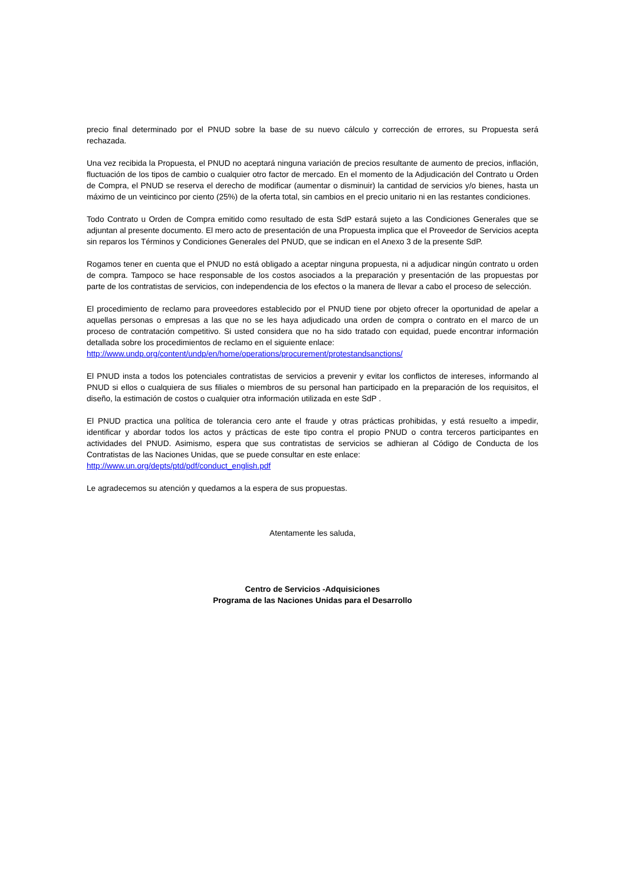precio final determinado por el PNUD sobre la base de su nuevo cálculo y corrección de errores, su Propuesta será rechazada.
Una vez recibida la Propuesta, el PNUD no aceptará ninguna variación de precios resultante de aumento de precios, inflación, fluctuación de los tipos de cambio o cualquier otro factor de mercado. En el momento de la Adjudicación del Contrato u Orden de Compra, el PNUD se reserva el derecho de modificar (aumentar o disminuir) la cantidad de servicios y/o bienes, hasta un máximo de un veinticinco por ciento (25%) de la oferta total, sin cambios en el precio unitario ni en las restantes condiciones.
Todo Contrato u Orden de Compra emitido como resultado de esta SdP estará sujeto a las Condiciones Generales que se adjuntan al presente documento. El mero acto de presentación de una Propuesta implica que el Proveedor de Servicios acepta sin reparos los Términos y Condiciones Generales del PNUD, que se indican en el Anexo 3 de la presente SdP.
Rogamos tener en cuenta que el PNUD no está obligado a aceptar ninguna propuesta, ni a adjudicar ningún contrato u orden de compra. Tampoco se hace responsable de los costos asociados a la preparación y presentación de las propuestas por parte de los contratistas de servicios, con independencia de los efectos o la manera de llevar a cabo el proceso de selección.
El procedimiento de reclamo para proveedores establecido por el PNUD tiene por objeto ofrecer la oportunidad de apelar a aquellas personas o empresas a las que no se les haya adjudicado una orden de compra o contrato en el marco de un proceso de contratación competitivo. Si usted considera que no ha sido tratado con equidad, puede encontrar información detallada sobre los procedimientos de reclamo en el siguiente enlace:
http://www.undp.org/content/undp/en/home/operations/procurement/protestandsanctions/
El PNUD insta a todos los potenciales contratistas de servicios a prevenir y evitar los conflictos de intereses, informando al PNUD si ellos o cualquiera de sus filiales o miembros de su personal han participado en la preparación de los requisitos, el diseño, la estimación de costos o cualquier otra información utilizada en este SdP .
El PNUD practica una política de tolerancia cero ante el fraude y otras prácticas prohibidas, y está resuelto a impedir, identificar y abordar todos los actos y prácticas de este tipo contra el propio PNUD o contra terceros participantes en actividades del PNUD. Asimismo, espera que sus contratistas de servicios se adhieran al Código de Conducta de los Contratistas de las Naciones Unidas, que se puede consultar en este enlace:
http://www.un.org/depts/ptd/pdf/conduct_english.pdf
Le agradecemos su atención y quedamos a la espera de sus propuestas.
Atentamente les saluda,
Centro de Servicios -Adquisiciones
Programa de las Naciones Unidas para el Desarrollo